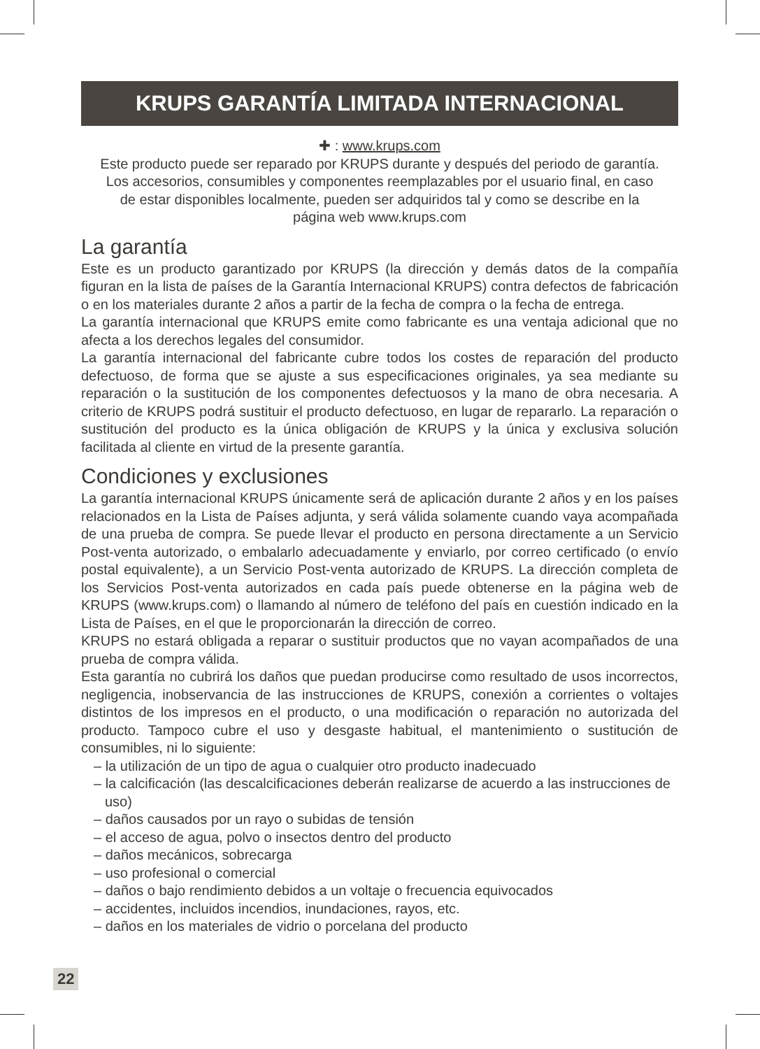KRUPS GARANTÍA LIMITADA INTERNACIONAL
✚ : www.krups.com
Este producto puede ser reparado por KRUPS durante y después del periodo de garantía.
Los accesorios, consumibles y componentes reemplazables por el usuario final, en caso
de estar disponibles localmente, pueden ser adquiridos tal y como se describe en la
página web www.krups.com
La garantía
Este es un producto garantizado por KRUPS (la dirección y demás datos de la compañía figuran en la lista de países de la Garantía Internacional KRUPS) contra defectos de fabricación o en los materiales durante 2 años a partir de la fecha de compra o la fecha de entrega.
La garantía internacional que KRUPS emite como fabricante es una ventaja adicional que no afecta a los derechos legales del consumidor.
La garantía internacional del fabricante cubre todos los costes de reparación del producto defectuoso, de forma que se ajuste a sus especificaciones originales, ya sea mediante su reparación o la sustitución de los componentes defectuosos y la mano de obra necesaria. A criterio de KRUPS podrá sustituir el producto defectuoso, en lugar de repararlo. La reparación o sustitución del producto es la única obligación de KRUPS y la única y exclusiva solución facilitada al cliente en virtud de la presente garantía.
Condiciones y exclusiones
La garantía internacional KRUPS únicamente será de aplicación durante 2 años y en los países relacionados en la Lista de Países adjunta, y será válida solamente cuando vaya acompañada de una prueba de compra. Se puede llevar el producto en persona directamente a un Servicio Post-venta autorizado, o embalarlo adecuadamente y enviarlo, por correo certificado (o envío postal equivalente), a un Servicio Post-venta autorizado de KRUPS. La dirección completa de los Servicios Post-venta autorizados en cada país puede obtenerse en la página web de KRUPS (www.krups.com) o llamando al número de teléfono del país en cuestión indicado en la Lista de Países, en el que le proporcionarán la dirección de correo.
KRUPS no estará obligada a reparar o sustituir productos que no vayan acompañados de una prueba de compra válida.
Esta garantía no cubrirá los daños que puedan producirse como resultado de usos incorrectos, negligencia, inobservancia de las instrucciones de KRUPS, conexión a corrientes o voltajes distintos de los impresos en el producto, o una modificación o reparación no autorizada del producto. Tampoco cubre el uso y desgaste habitual, el mantenimiento o sustitución de consumibles, ni lo siguiente:
– la utilización de un tipo de agua o cualquier otro producto inadecuado
– la calcificación (las descalcificaciones deberán realizarse de acuerdo a las instrucciones de uso)
– daños causados por un rayo o subidas de tensión
– el acceso de agua, polvo o insectos dentro del producto
– daños mecánicos, sobrecarga
– uso profesional o comercial
– daños o bajo rendimiento debidos a un voltaje o frecuencia equivocados
– accidentes, incluidos incendios, inundaciones, rayos, etc.
– daños en los materiales de vidrio o porcelana del producto
22